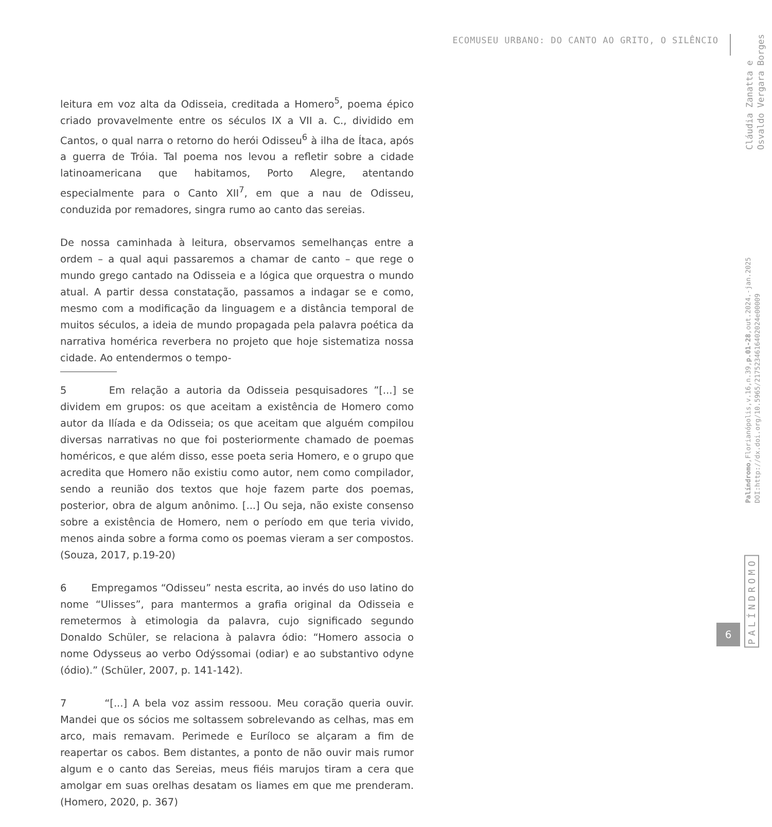ECOMUSEU URBANO: DO CANTO AO GRITO, O SILÊNCIO
leitura em voz alta da Odisseia, creditada a Homero<sup>5</sup>, poema épico criado provavelmente entre os séculos IX a VII a. C., dividido em Cantos, o qual narra o retorno do herói Odisseu<sup>6</sup> à ilha de Ítaca, após a guerra de Tróia. Tal poema nos levou a refletir sobre a cidade latinoamericana que habitamos, Porto Alegre, atentando especialmente para o Canto XII<sup>7</sup>, em que a nau de Odisseu, conduzida por remadores, singra rumo ao canto das sereias.
De nossa caminhada à leitura, observamos semelhanças entre a ordem – a qual aqui passaremos a chamar de canto – que rege o mundo grego cantado na Odisseia e a lógica que orquestra o mundo atual. A partir dessa constatação, passamos a indagar se e como, mesmo com a modificação da linguagem e a distância temporal de muitos séculos, a ideia de mundo propagada pela palavra poética da narrativa homérica reverbera no projeto que hoje sistematiza nossa cidade. Ao entendermos o tempo-
5 Em relação a autoria da Odisseia pesquisadores ”[...] se dividem em grupos: os que aceitam a existência de Homero como autor da Ilíada e da Odisseia; os que aceitam que alguém compilou diversas narrativas no que foi posteriormente chamado de poemas homéricos, e que além disso, esse poeta seria Homero, e o grupo que acredita que Homero não existiu como autor, nem como compilador, sendo a reunião dos textos que hoje fazem parte dos poemas, posterior, obra de algum anônimo. [...] Ou seja, não existe consenso sobre a existência de Homero, nem o período em que teria vivido, menos ainda sobre a forma como os poemas vieram a ser compostos. (Souza, 2017, p.19-20)
6 Empregamos “Odisseu” nesta escrita, ao invés do uso latino do nome “Ulisses”, para mantermos a grafia original da Odisseia e remetermos à etimologia da palavra, cujo significado segundo Donaldo Schüler, se relaciona à palavra ódio: “Homero associa o nome Odysseus ao verbo Odýssomai (odiar) e ao substantivo odyne (ódio).” (Schüler, 2007, p. 141-142).
7 “[...] A bela voz assim ressoou. Meu coração queria ouvir. Mandei que os sócios me soltassem sobrelevando as celhas, mas em arco, mais remavam. Perimede e Euríloco se alçaram a fim de reapertar os cabos. Bem distantes, a ponto de não ouvir mais rumor algum e o canto das Sereias, meus fiéis marujos tiram a cera que amolgar em suas orelhas desatam os liames em que me prenderam. (Homero, 2020, p. 367)
Cláudia Zanatta e
Osvaldo Vergara Borges
Palíndromo,Florianópolis,v.16,n.39,p.01-28,out.2024.-jan.2025
DOI:http://dx.doi.org/10.5965/2175234616402024e00009
PALÍNDROMO
6